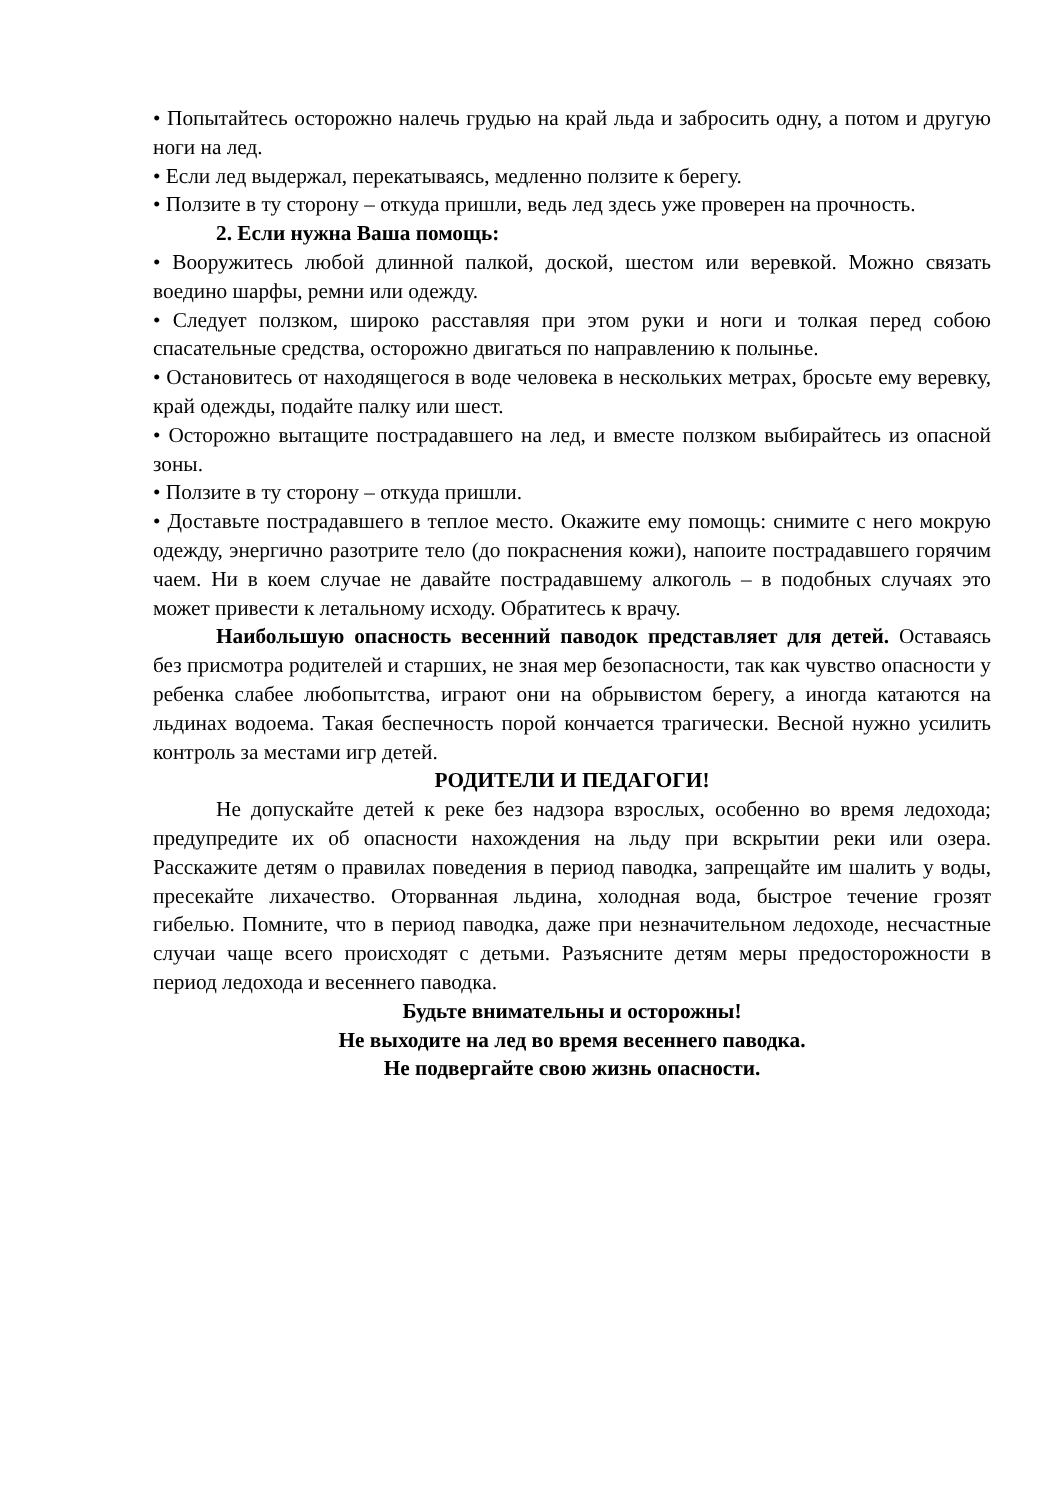• Попытайтесь осторожно налечь грудью на край льда и забросить одну, а потом и другую ноги на лед.
• Если лед выдержал, перекатываясь, медленно ползите к берегу.
• Ползите в ту сторону – откуда пришли, ведь лед здесь уже проверен на прочность.
2. Если нужна Ваша помощь:
• Вооружитесь любой длинной палкой, доской, шестом или веревкой. Можно связать воедино шарфы, ремни или одежду.
• Следует ползком, широко расставляя при этом руки и ноги и толкая перед собою спасательные средства, осторожно двигаться по направлению к полынье.
• Остановитесь от находящегося в воде человека в нескольких метрах, бросьте ему веревку, край одежды, подайте палку или шест.
• Осторожно вытащите пострадавшего на лед, и вместе ползком выбирайтесь из опасной зоны.
• Ползите в ту сторону – откуда пришли.
• Доставьте пострадавшего в теплое место. Окажите ему помощь: снимите с него мокрую одежду, энергично разотрите тело (до покраснения кожи), напоите пострадавшего горячим чаем. Ни в коем случае не давайте пострадавшему алкоголь – в подобных случаях это может привести к летальному исходу. Обратитесь к врачу.
Наибольшую опасность весенний паводок представляет для детей. Оставаясь без присмотра родителей и старших, не зная мер безопасности, так как чувство опасности у ребенка слабее любопытства, играют они на обрывистом берегу, а иногда катаются на льдинах водоема. Такая беспечность порой кончается трагически. Весной нужно усилить контроль за местами игр детей.
РОДИТЕЛИ И ПЕДАГОГИ!
Не допускайте детей к реке без надзора взрослых, особенно во время ледохода; предупредите их об опасности нахождения на льду при вскрытии реки или озера. Расскажите детям о правилах поведения в период паводка, запрещайте им шалить у воды, пресекайте лихачество. Оторванная льдина, холодная вода, быстрое течение грозят гибелью. Помните, что в период паводка, даже при незначительном ледоходе, несчастные случаи чаще всего происходят с детьми. Разъясните детям меры предосторожности в период ледохода и весеннего паводка.
Будьте внимательны и осторожны!
Не выходите на лед во время весеннего паводка.
Не подвергайте свою жизнь опасности.